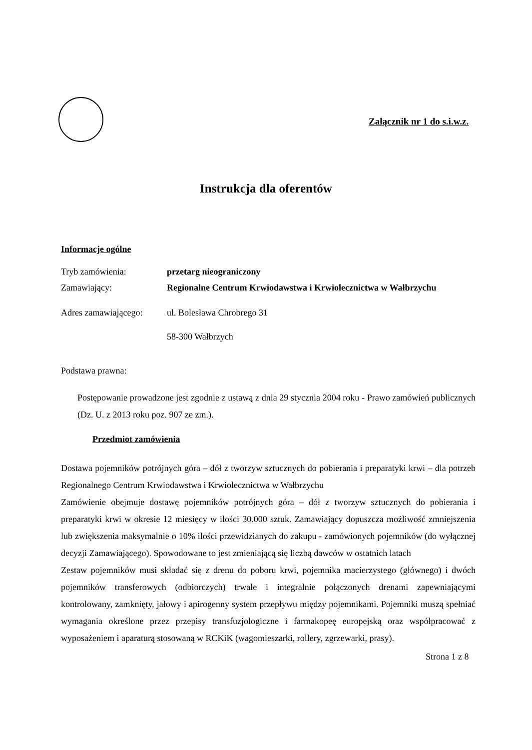Załącznik nr 1 do s.i.w.z.
Instrukcja dla oferentów
Informacje ogólne
Tryb zamówienia: przetarg nieograniczony
Zamawiający: Regionalne Centrum Krwiodawstwa i Krwiolecznictwa w Wałbrzychu
Adres zamawiającego:
ul. Bolesława Chrobrego 31
58-300 Wałbrzych
Podstawa prawna:
Postępowanie prowadzone jest zgodnie z ustawą z dnia 29 stycznia 2004 roku - Prawo zamówień publicznych (Dz. U. z 2013 roku poz. 907 ze zm.).
Przedmiot zamówienia
Dostawa pojemników potrójnych góra – dół z tworzyw sztucznych do pobierania i preparatyki krwi – dla potrzeb Regionalnego Centrum Krwiodawstwa i Krwiolecznictwa w Wałbrzychu
Zamówienie obejmuje dostawę pojemników potrójnych góra – dół z tworzyw sztucznych do pobierania i preparatyki krwi w okresie 12 miesięcy w ilości 30.000 sztuk. Zamawiający dopuszcza możliwość zmniejszenia lub zwiększenia maksymalnie o 10% ilości przewidzianych do zakupu - zamówionych pojemników (do wyłącznej decyzji Zamawiającego). Spowodowane to jest zmieniającą się liczbą dawców w ostatnich latach
Zestaw pojemników musi składać się z drenu do poboru krwi, pojemnika macierzystego (głównego) i dwóch pojemników transferowych (odbiorczych) trwale i integralnie połączonych drenami zapewniającymi kontrolowany, zamknięty, jałowy i apirogenny system przepływu między pojemnikami. Pojemniki muszą spełniać wymagania określone przez przepisy transfuzjologiczne i farmakopeę europejską oraz współpracować z wyposażeniem i aparaturą stosowaną w RCKiK (wagomieszarki, rollery, zgrzewarki, prasy).
Strona 1 z 8